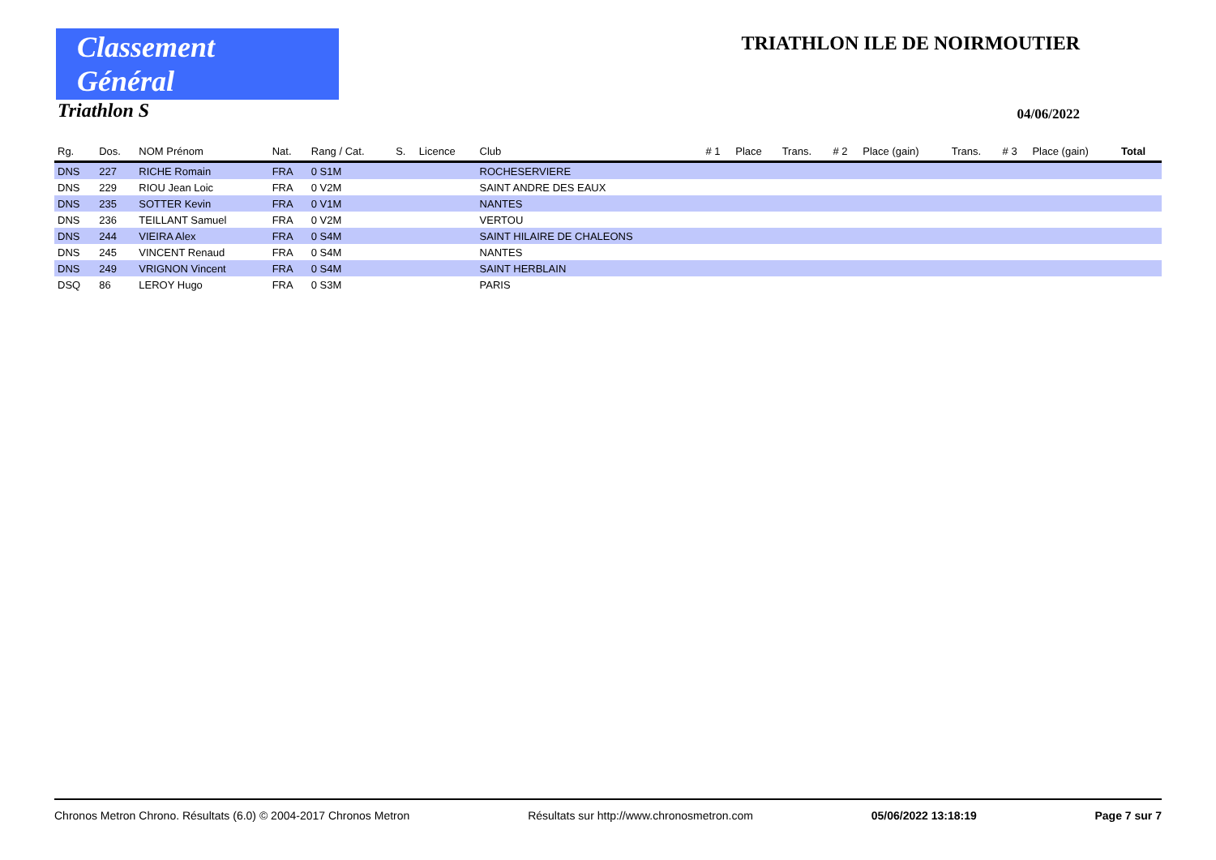Classement Général
TRIATHLON ILE DE NOIRMOUTIER
Triathlon S
04/06/2022
| Rg. | Dos. | NOM Prénom | Nat. | Rang / Cat. | S. | Licence | Club | # 1 | Place | Trans. | # 2 | Place (gain) | Trans. | # 3 | Place (gain) | Total |
| --- | --- | --- | --- | --- | --- | --- | --- | --- | --- | --- | --- | --- | --- | --- | --- | --- |
| DNS | 227 | RICHE Romain | FRA | 0 S1M | | | ROCHESERVIERE | | | | | | | | | |
| DNS | 229 | RIOU Jean Loic | FRA | 0 V2M | | | SAINT ANDRE DES EAUX | | | | | | | | | |
| DNS | 235 | SOTTER Kevin | FRA | 0 V1M | | | NANTES | | | | | | | | | |
| DNS | 236 | TEILLANT Samuel | FRA | 0 V2M | | | VERTOU | | | | | | | | | |
| DNS | 244 | VIEIRA Alex | FRA | 0 S4M | | | SAINT HILAIRE DE CHALEONS | | | | | | | | | |
| DNS | 245 | VINCENT Renaud | FRA | 0 S4M | | | NANTES | | | | | | | | | |
| DNS | 249 | VRIGNON Vincent | FRA | 0 S4M | | | SAINT HERBLAIN | | | | | | | | | |
| DSQ | 86 | LEROY Hugo | FRA | 0 S3M | | | PARIS | | | | | | | | | |
Chronos Metron Chrono. Résultats (6.0) © 2004-2017 Chronos Metron Résultats sur http://www.chronosmetron.com 05/06/2022 13:18:19 Page 7 sur 7